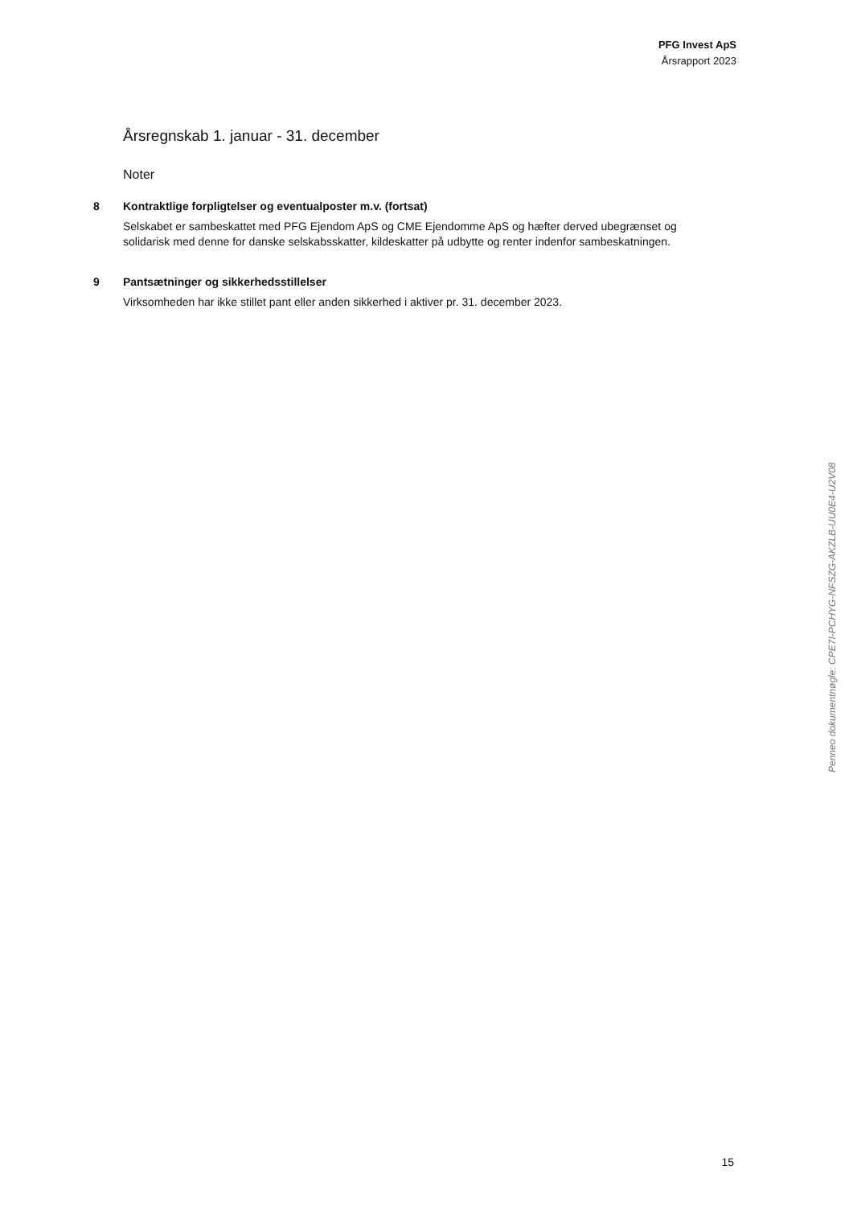PFG Invest ApS
Årsrapport 2023
Årsregnskab 1. januar - 31. december
Noter
8 Kontraktlige forpligtelser og eventualposter m.v. (fortsat)
Selskabet er sambeskattet med PFG Ejendom ApS og CME Ejendomme ApS og hæfter derved ubegrænset og solidarisk med denne for danske selskabsskatter, kildeskatter på udbytte og renter indenfor sambeskatningen.
9 Pantsætninger og sikkerhedsstillelser
Virksomheden har ikke stillet pant eller anden sikkerhed i aktiver pr. 31. december 2023.
Penneo dokumentnøgle: CPE7I-PCHYG-NFSZG-AKZLB-UU0E4-U2V08
15